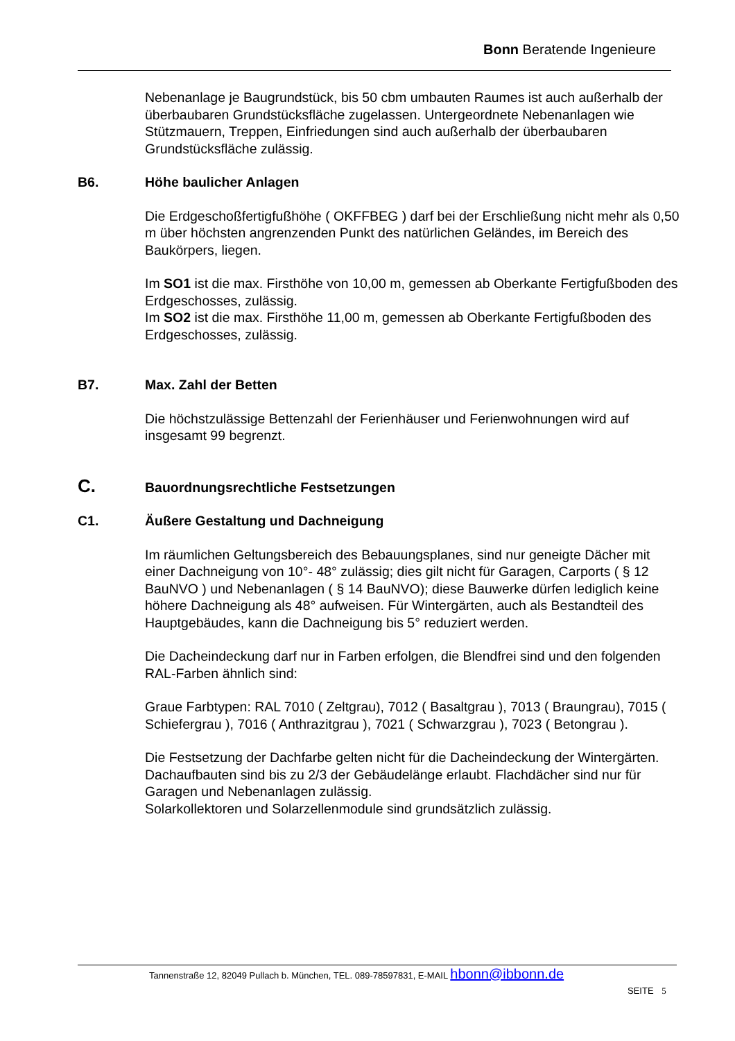Bonn Beratende Ingenieure
Nebenanlage je Baugrundstück, bis 50 cbm umbauten Raumes ist auch außerhalb der überbaubaren Grundstücksfläche zugelassen. Untergeordnete Nebenanlagen wie Stützmauern, Treppen, Einfriedungen sind auch außerhalb der überbaubaren Grundstücksfläche zulässig.
B6. Höhe baulicher Anlagen
Die Erdgeschoßfertigfußhöhe ( OKFFBEG ) darf bei der Erschließung nicht mehr als 0,50 m über höchsten angrenzenden Punkt des natürlichen Geländes, im Bereich des Baukörpers, liegen.
Im SO1 ist die max. Firsthöhe von 10,00 m, gemessen ab Oberkante Fertigfußboden des Erdgeschosses, zulässig.
Im SO2 ist die max. Firsthöhe 11,00 m, gemessen ab Oberkante Fertigfußboden des Erdgeschosses, zulässig.
B7. Max. Zahl der Betten
Die höchstzulässige Bettenzahl der Ferienhäuser und Ferienwohnungen wird auf insgesamt 99 begrenzt.
C. Bauordnungsrechtliche Festsetzungen
C1. Äußere Gestaltung und Dachneigung
Im räumlichen Geltungsbereich des Bebauungsplanes, sind nur geneigte Dächer mit einer Dachneigung von 10°- 48° zulässig; dies gilt nicht für Garagen, Carports ( § 12 BauNVO ) und Nebenanlagen ( § 14 BauNVO); diese Bauwerke dürfen lediglich keine höhere Dachneigung als 48° aufweisen. Für Wintergärten, auch als Bestandteil des Hauptgebäudes, kann die Dachneigung bis 5° reduziert werden.
Die Dacheindeckung darf nur in Farben erfolgen, die Blendfrei sind und den folgenden RAL-Farben ähnlich sind:
Graue Farbtypen: RAL 7010 ( Zeltgrau), 7012 ( Basaltgrau ), 7013 ( Braungrau), 7015 ( Schiefergrau ), 7016 ( Anthrazitgrau ), 7021 ( Schwarzgrau ), 7023 ( Betongrau ).
Die Festsetzung der Dachfarbe gelten nicht für die Dacheindeckung der Wintergärten.
Dachaufbauten sind bis zu 2/3 der Gebäudelänge erlaubt. Flachdächer sind nur für Garagen und Nebenanlagen zulässig.
Solarkollektoren und Solarzellenmodule sind grundsätzlich zulässig.
Tannenstraße 12, 82049 Pullach b. München, TEL. 089-78597831, E-MAIL hbonn@ibbonn.de
SEITE 5